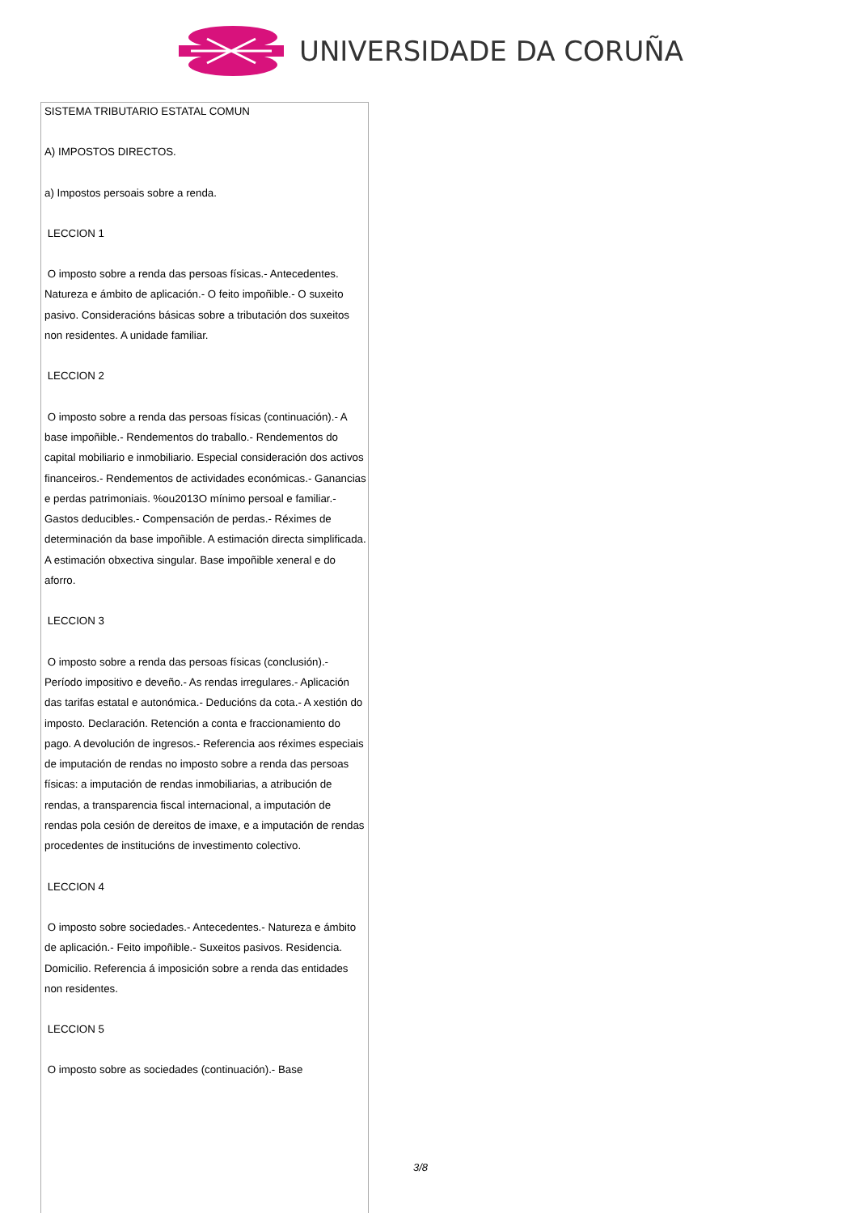UNIVERSIDADE DA CORUÑA
SISTEMA TRIBUTARIO ESTATAL COMUN
A) IMPOSTOS DIRECTOS.
a) Impostos persoais sobre a renda.
LECCION 1
O imposto sobre a renda das persoas físicas.- Antecedentes. Natureza e ámbito de aplicación.- O feito impoñible.- O suxeito pasivo. Consideracións básicas sobre a tributación dos suxeitos non residentes. A unidade familiar.
LECCION 2
O imposto sobre a renda das persoas físicas (continuación).- A base impoñible.- Rendementos do traballo.- Rendementos do capital mobiliario e inmobiliario. Especial consideración dos activos financeiros.- Rendementos de actividades económicas.- Ganancias e perdas patrimoniais. %ou2013O mínimo persoal e familiar.- Gastos deducibles.- Compensación de perdas.- Réximes de determinación da base impoñible. A estimación directa simplificada. A estimación obxectiva singular. Base impoñible xeneral e do aforro.
LECCION 3
O imposto sobre a renda das persoas físicas (conclusión).- Período impositivo e deveño.- As rendas irregulares.- Aplicación das tarifas estatal e autonómica.- Deducións da cota.- A xestión do imposto. Declaración. Retención a conta e fraccionamiento do pago. A devolución de ingresos.- Referencia aos réximes especiais de imputación de rendas no imposto sobre a renda das persoas físicas: a imputación de rendas inmobiliarias, a atribución de rendas, a transparencia fiscal internacional, a imputación de rendas pola cesión de dereitos de imaxe, e a imputación de rendas procedentes de institucións de investimento colectivo.
LECCION 4
O imposto sobre sociedades.- Antecedentes.- Natureza e ámbito de aplicación.- Feito impoñible.- Suxeitos pasivos. Residencia. Domicilio. Referencia á imposición sobre a renda das entidades non residentes.
LECCION 5
O imposto sobre as sociedades (continuación).- Base
3/8